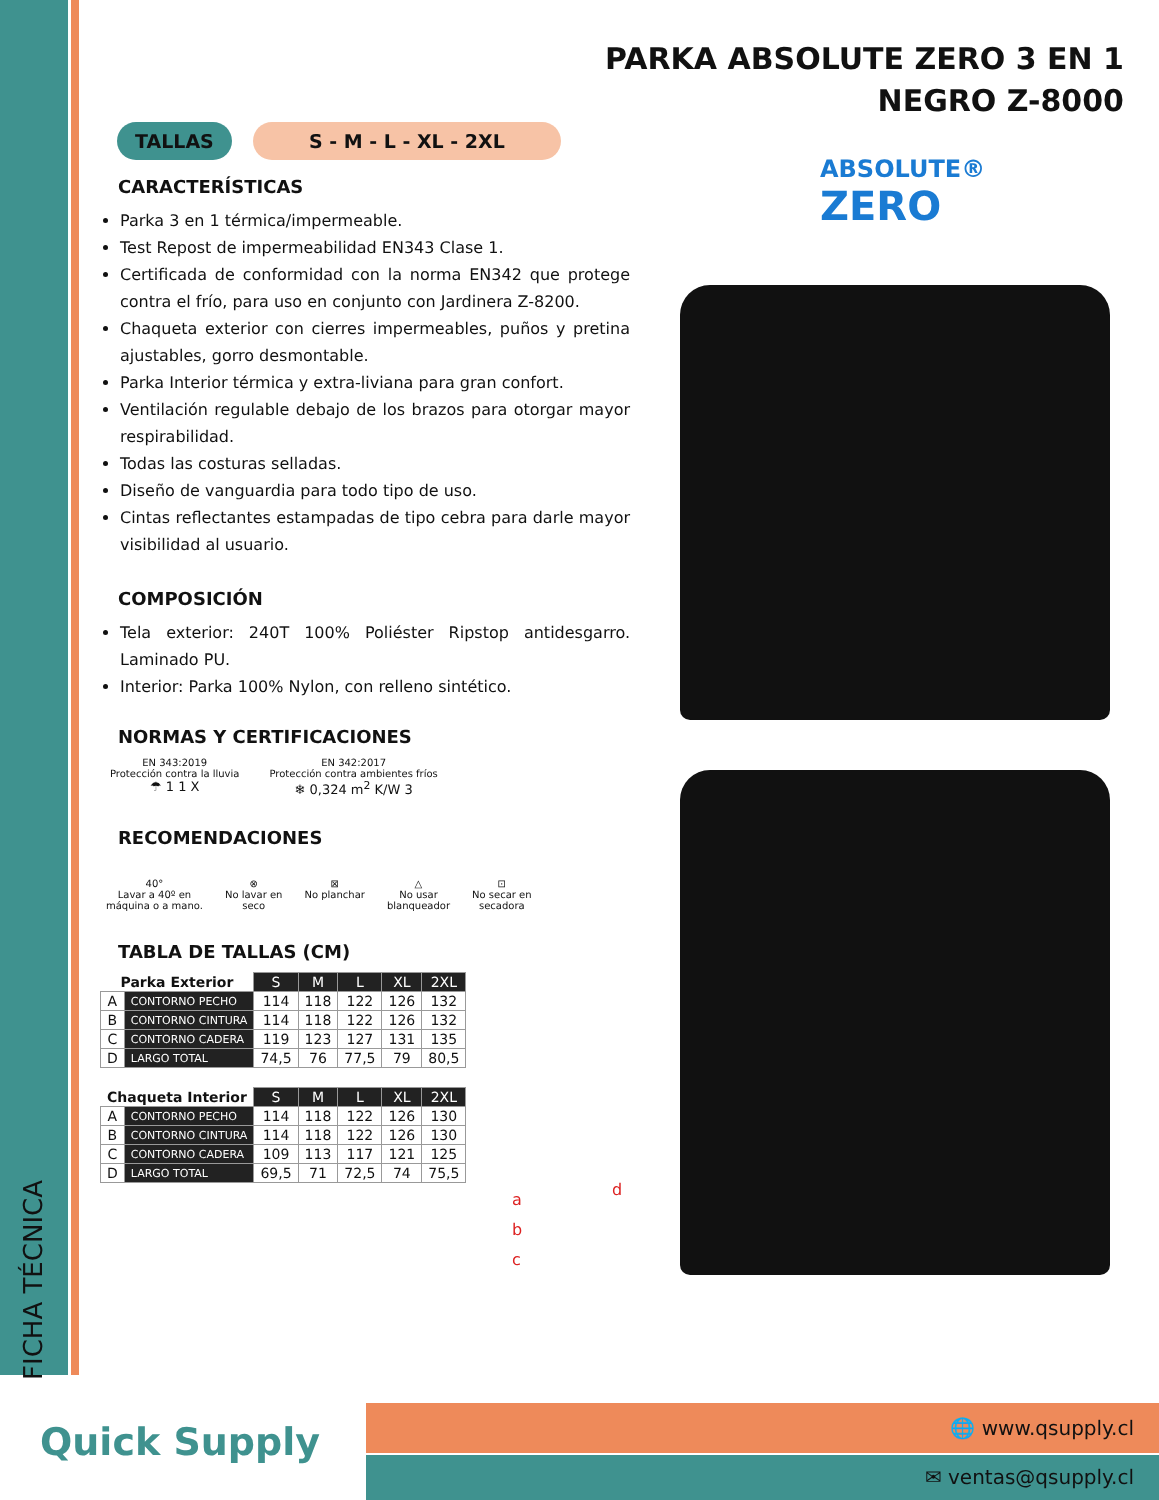FICHA TÉCNICA
PARKA ABSOLUTE ZERO 3 EN 1
NEGRO Z-8000
ABSOLUTE®
ZERO
TALLAS S - M - L - XL - 2XL
CARACTERÍSTICAS
Parka 3 en 1 térmica/impermeable.
Test Repost de impermeabilidad EN343 Clase 1.
Certificada de conformidad con la norma EN342 que protege contra el frío, para uso en conjunto con Jardinera Z-8200.
Chaqueta exterior con cierres impermeables, puños y pretina ajustables, gorro desmontable.
Parka Interior térmica y extra-liviana para gran confort.
Ventilación regulable debajo de los brazos para otorgar mayor respirabilidad.
Todas las costuras selladas.
Diseño de vanguardia para todo tipo de uso.
Cintas reflectantes estampadas de tipo cebra para darle mayor visibilidad al usuario.
COMPOSICIÓN
Tela exterior: 240T 100% Poliéster Ripstop antidesgarro. Laminado PU.
Interior: Parka 100% Nylon, con relleno sintético.
NORMAS Y CERTIFICACIONES
EN 343:2019
Protección contra la lluvia
☂ 1 1 X
EN 342:2017
Protección contra ambientes fríos
❄ 0,324 m<sup>2</sup> K/W 3
RECOMENDACIONES
40°
Lavar a 40º en
máquina o a mano.
⊗
No lavar en
seco
⊠
No planchar
△
No usar
blanqueador
⊡
No secar en
secadora
TABLA DE TALLAS (CM)
| Parka Exterior | | S | M | L | XL | 2XL |
| A | CONTORNO PECHO | 114 | 118 | 122 | 126 | 132 |
| B | CONTORNO CINTURA | 114 | 118 | 122 | 126 | 132 |
| C | CONTORNO CADERA | 119 | 123 | 127 | 131 | 135 |
| D | LARGO TOTAL | 74,5 | 76 | 77,5 | 79 | 80,5 |
| Chaqueta Interior | | S | M | L | XL | 2XL |
| A | CONTORNO PECHO | 114 | 118 | 122 | 126 | 130 |
| B | CONTORNO CINTURA | 114 | 118 | 122 | 126 | 130 |
| C | CONTORNO CADERA | 109 | 113 | 117 | 121 | 125 |
| D | LARGO TOTAL | 69,5 | 71 | 72,5 | 74 | 75,5 |
a
b
c
d
Quick Supply
🌐 www.qsupply.cl
✉ ventas@qsupply.cl